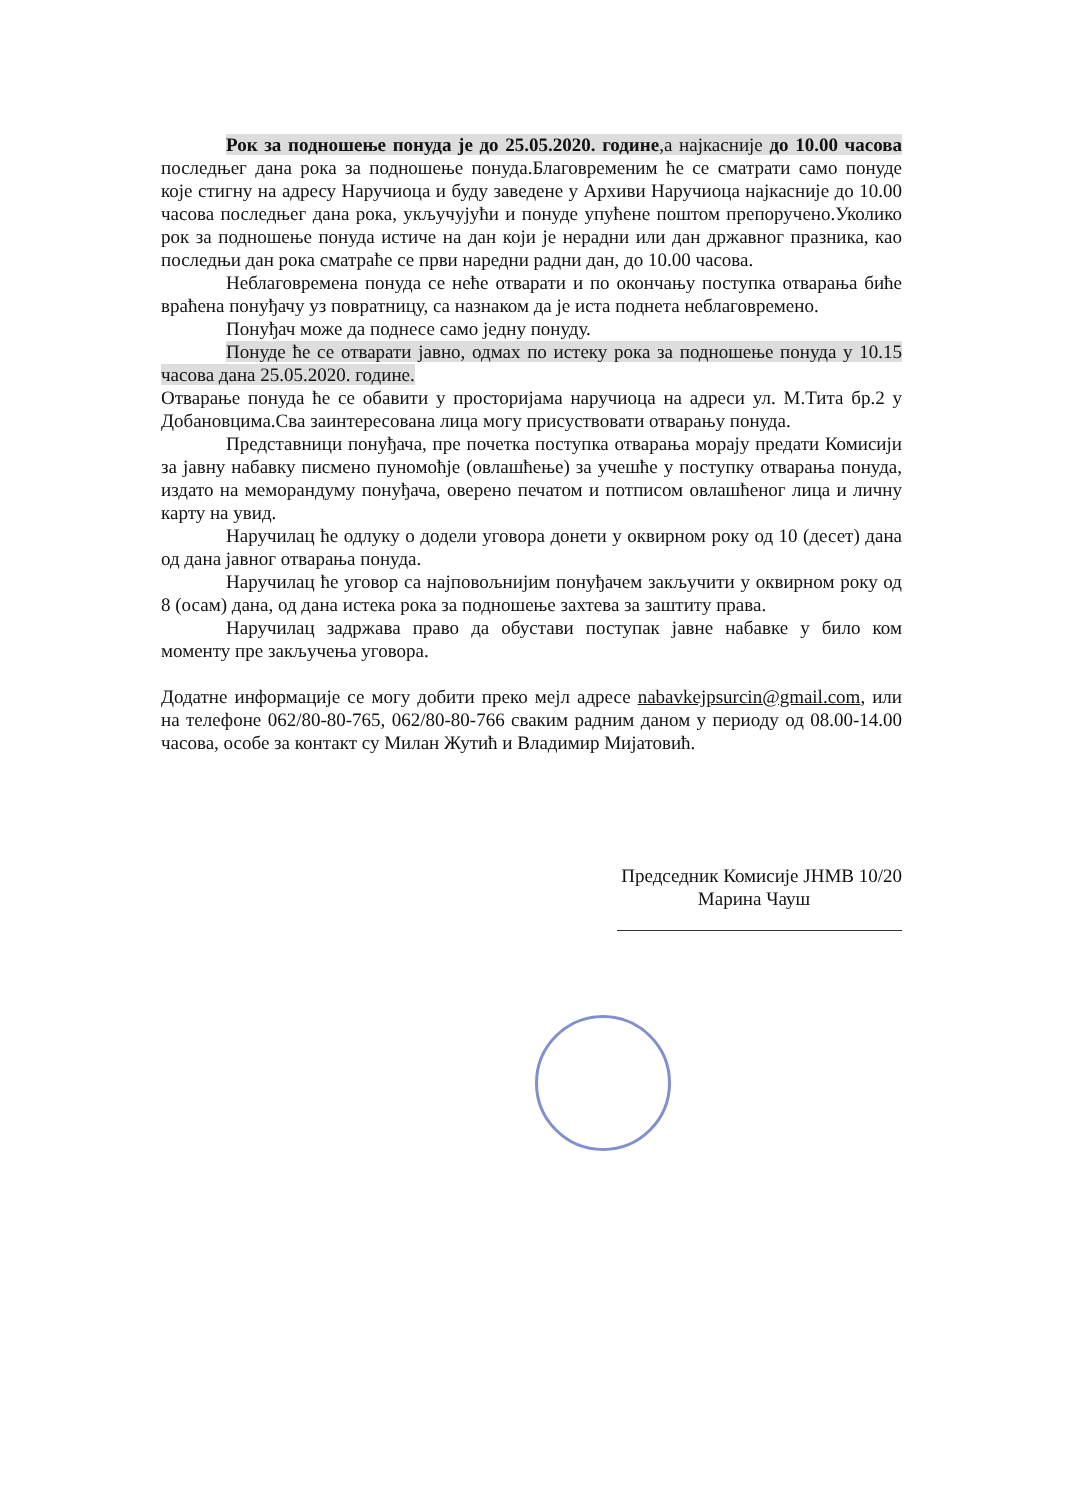Рок за подношење понуда је до 25.05.2020. године,а најкасније до 10.00 часова последњег дана рока за подношење понуда.Благовременим ће се сматрати само понуде које стигну на адресу Наручиоца и буду заведене у Архиви Наручиоца најкасније до 10.00 часова последњег дана рока, укључујући и понуде упућене поштом препоручено.Уколико рок за подношење понуда истиче на дан који је нерадни или дан државног празника, као последњи дан рока сматраће се први наредни радни дан, до 10.00 часова.
Неблаговремена понуда се неће отварати и по окончању поступка отварања биће враћена понуђачу уз повратницу, са назнаком да је иста поднета неблаговремено.
Понуђач може да поднесе само једну понуду.
Понуде ће се отварати јавно, одмах по истеку рока за подношење понуда у 10.15 часова дана 25.05.2020. године.
Отварање понуда ће се обавити у просторијама наручиоца на адреси ул. М.Тита бр.2 у Добановцима.Сва заинтересована лица могу присуствовати отварању понуда.
Представници понуђача, пре почетка поступка отварања морају предати Комисији за јавну набавку писмено пуномоћје (овлашћење) за учешће у поступку отварања понуда, издато на меморандуму понуђача, оверено печатом и потписом овлашћеног лица и личну карту на увид.
Наручилац ће одлуку о додели уговора донети у оквирном року од 10 (десет) дана од дана јавног отварања понуда.
Наручилац ће уговор са најповољнијим понуђачем закључити у оквирном року од 8 (осам) дана, од дана истека рока за подношење захтева за заштиту права.
Наручилац задржава право да обустави поступак јавне набавке у било ком моменту пре закључења уговора.
Додатне информације се могу добити преко мејл адресе nabavkejpsurcin@gmail.com, или на телефоне 062/80-80-765, 062/80-80-766 сваким радним даном у периоду од 08.00-14.00 часова, особе за контакт су Милан Жутић и Владимир Мијатовић.
Председник Комисије ЈНМВ 10/20
Марина Чауш